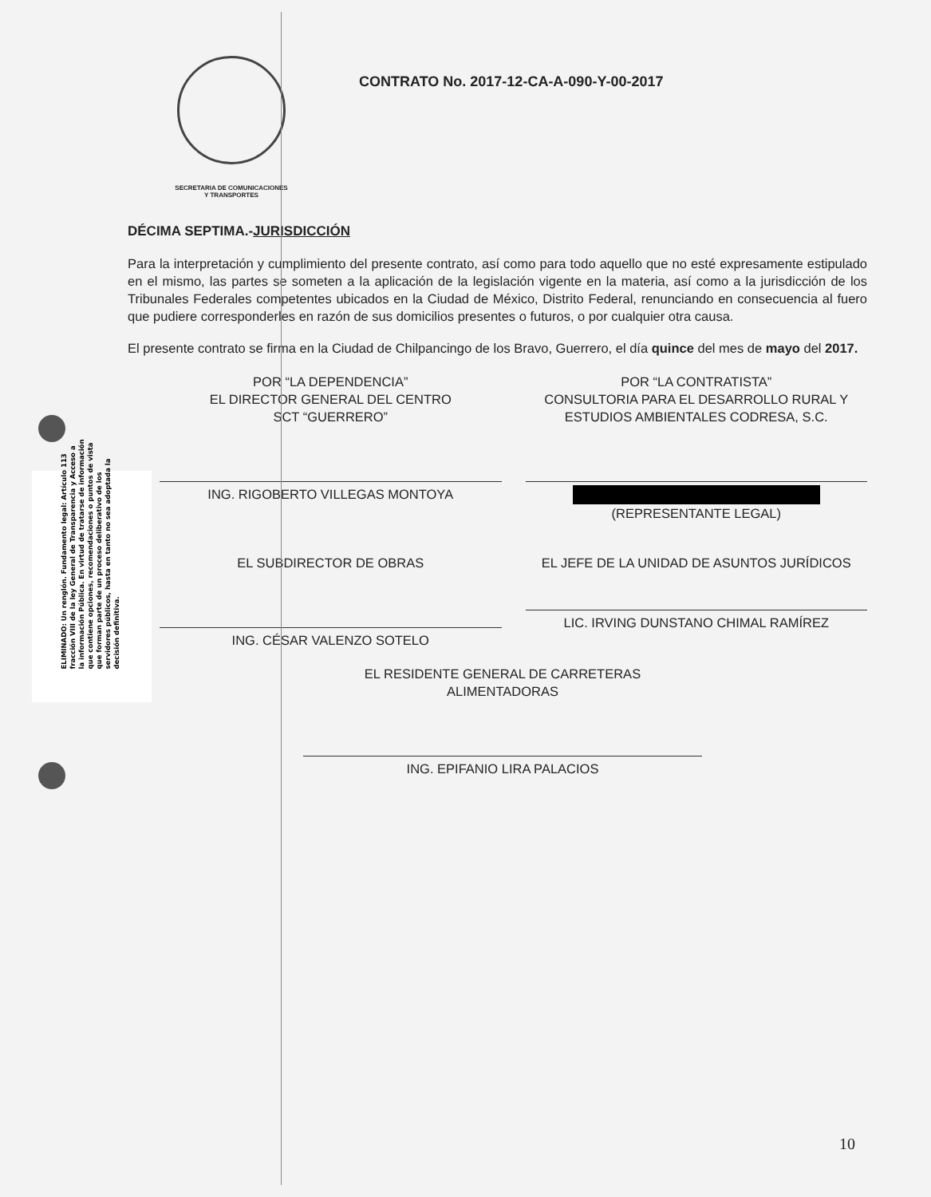SECRETARIA DE COMUNICACIONES
Y TRANSPORTES
CONTRATO No. 2017-12-CA-A-090-Y-00-2017
DÉCIMA SEPTIMA.-JURISDICCIÓN
Para la interpretación y cumplimiento del presente contrato, así como para todo aquello que no esté expresamente estipulado en el mismo, las partes se someten a la aplicación de la legislación vigente en la materia, así como a la jurisdicción de los Tribunales Federales competentes ubicados en la Ciudad de México, Distrito Federal, renunciando en consecuencia al fuero que pudiere corresponderles en razón de sus domicilios presentes o futuros, o por cualquier otra causa.
El presente contrato se firma en la Ciudad de Chilpancingo de los Bravo, Guerrero, el día quince del mes de mayo del 2017.
ELIMINADO: Un renglón. Fundamento legal: Artículo 113 fracción VIII de la ley General de Transparencia y Acceso a la información Pública. En virtud de tratarse de información que contiene opciones, recomendaciones o puntos de vista que forman parte de un proceso deliberativo de los servidores públicos, hasta en tanto no sea adoptada la decisión definitiva.
POR “LA DEPENDENCIA”
EL DIRECTOR GENERAL DEL CENTRO
SCT “GUERRERO”
ING. RIGOBERTO VILLEGAS MONTOYA
POR “LA CONTRATISTA”
CONSULTORIA PARA EL DESARROLLO RURAL Y ESTUDIOS AMBIENTALES CODRESA, S.C.
(REPRESENTANTE LEGAL)
EL SUBDIRECTOR DE OBRAS
ING. CÉSAR VALENZO SOTELO
EL JEFE DE LA UNIDAD DE ASUNTOS JURÍDICOS
LIC. IRVING DUNSTANO CHIMAL RAMÍREZ
EL RESIDENTE GENERAL DE CARRETERAS
ALIMENTADORAS
ING. EPIFANIO LIRA PALACIOS
10